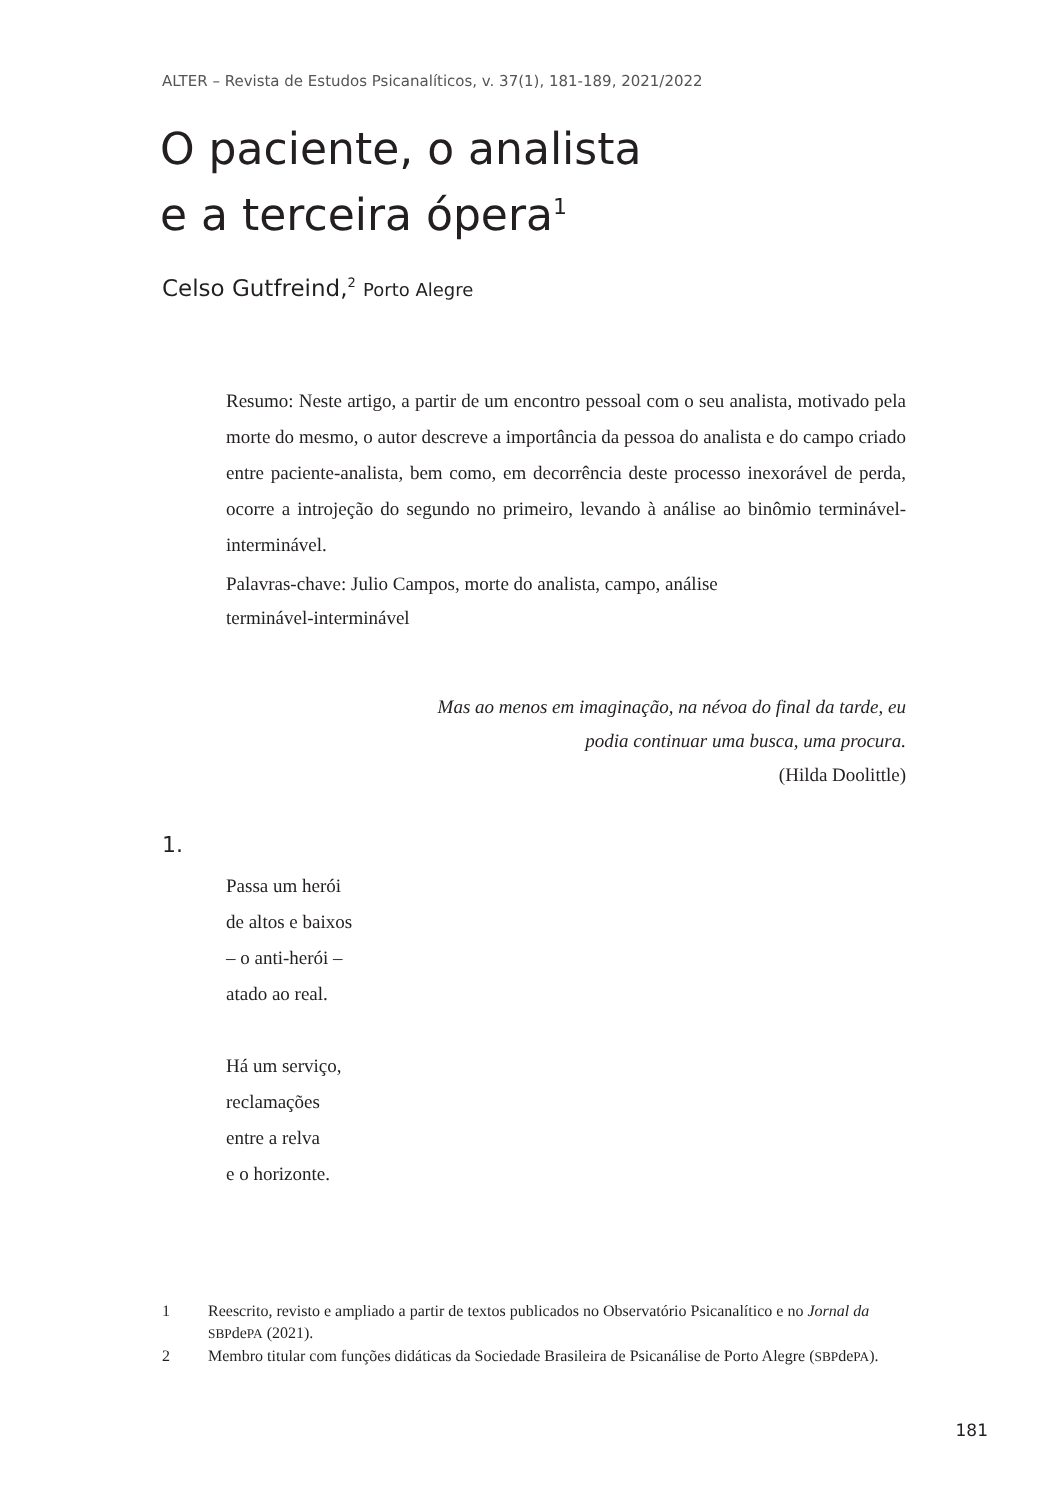ALTER – Revista de Estudos Psicanalíticos, v. 37(1), 181-189, 2021/2022
O paciente, o analista
e a terceira ópera<sup>1</sup>
Celso Gutfreind,<sup>2</sup> Porto Alegre
Resumo: Neste artigo, a partir de um encontro pessoal com o seu analista, motivado pela morte do mesmo, o autor descreve a importância da pessoa do analista e do campo criado entre paciente-analista, bem como, em decorrência deste processo inexorável de perda, ocorre a introjeção do segundo no primeiro, levando à análise ao binômio terminável-interminável.
Palavras-chave: Julio Campos, morte do analista, campo, análise
terminável-interminável
Mas ao menos em imaginação, na névoa do final da tarde, eu
podia continuar uma busca, uma procura.
(Hilda Doolittle)
1.
Passa um herói
de altos e baixos
– o anti-herói –
atado ao real.
Há um serviço,
reclamações
entre a relva
e o horizonte.
1 Reescrito, revisto e ampliado a partir de textos publicados no Observatório Psicanalítico e no Jornal da SBPdePA (2021).
2 Membro titular com funções didáticas da Sociedade Brasileira de Psicanálise de Porto Alegre (SBPdePA).
181